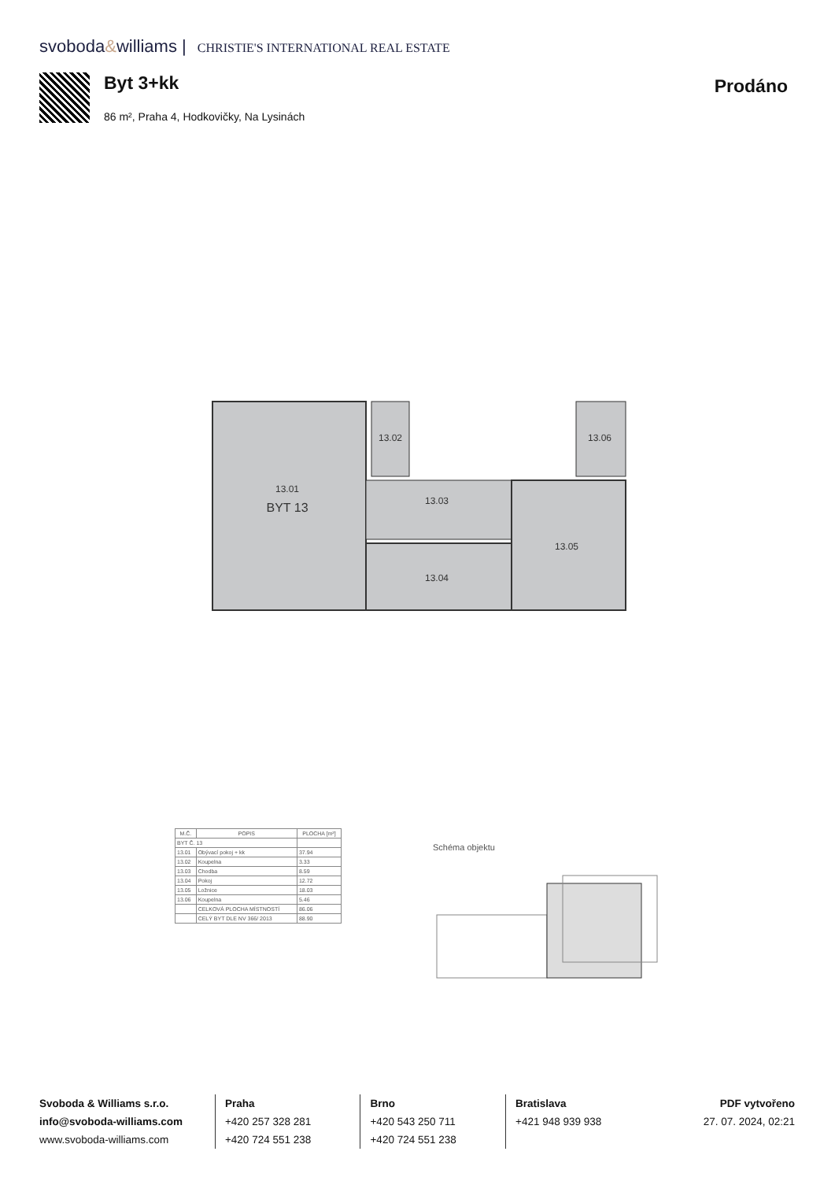svoboda&williams | CHRISTIE'S INTERNATIONAL REAL ESTATE
Byt 3+kk
86 m², Praha 4, Hodkovičky, Na Lysinách
Prodáno
13.01
BYT 13
13.02
13.03
13.04
13.05
13.06
| M.Č. | POPIS | PLOCHA [m²] |
| --- | --- | --- |
| BYT Č. 13 | | |
| 13.01 | Obývací pokoj + kk | 37.94 |
| 13.02 | Koupelna | 3.33 |
| 13.03 | Chodba | 8.59 |
| 13.04 | Pokoj | 12.72 |
| 13.05 | Ložnice | 18.03 |
| 13.06 | Koupelna | 5.46 |
| | CELKOVÁ PLOCHA MÍSTNOSTÍ | 86.06 |
| | CELÝ BYT DLE NV 366/ 2013 | 88.90 |
Schéma objektu
Svoboda & Williams s.r.o.
info@svoboda-williams.com
www.svoboda-williams.com
Praha
+420 257 328 281
+420 724 551 238
Brno
+420 543 250 711
+420 724 551 238
Bratislava
+421 948 939 938
PDF vytvořeno
27. 07. 2024, 02:21